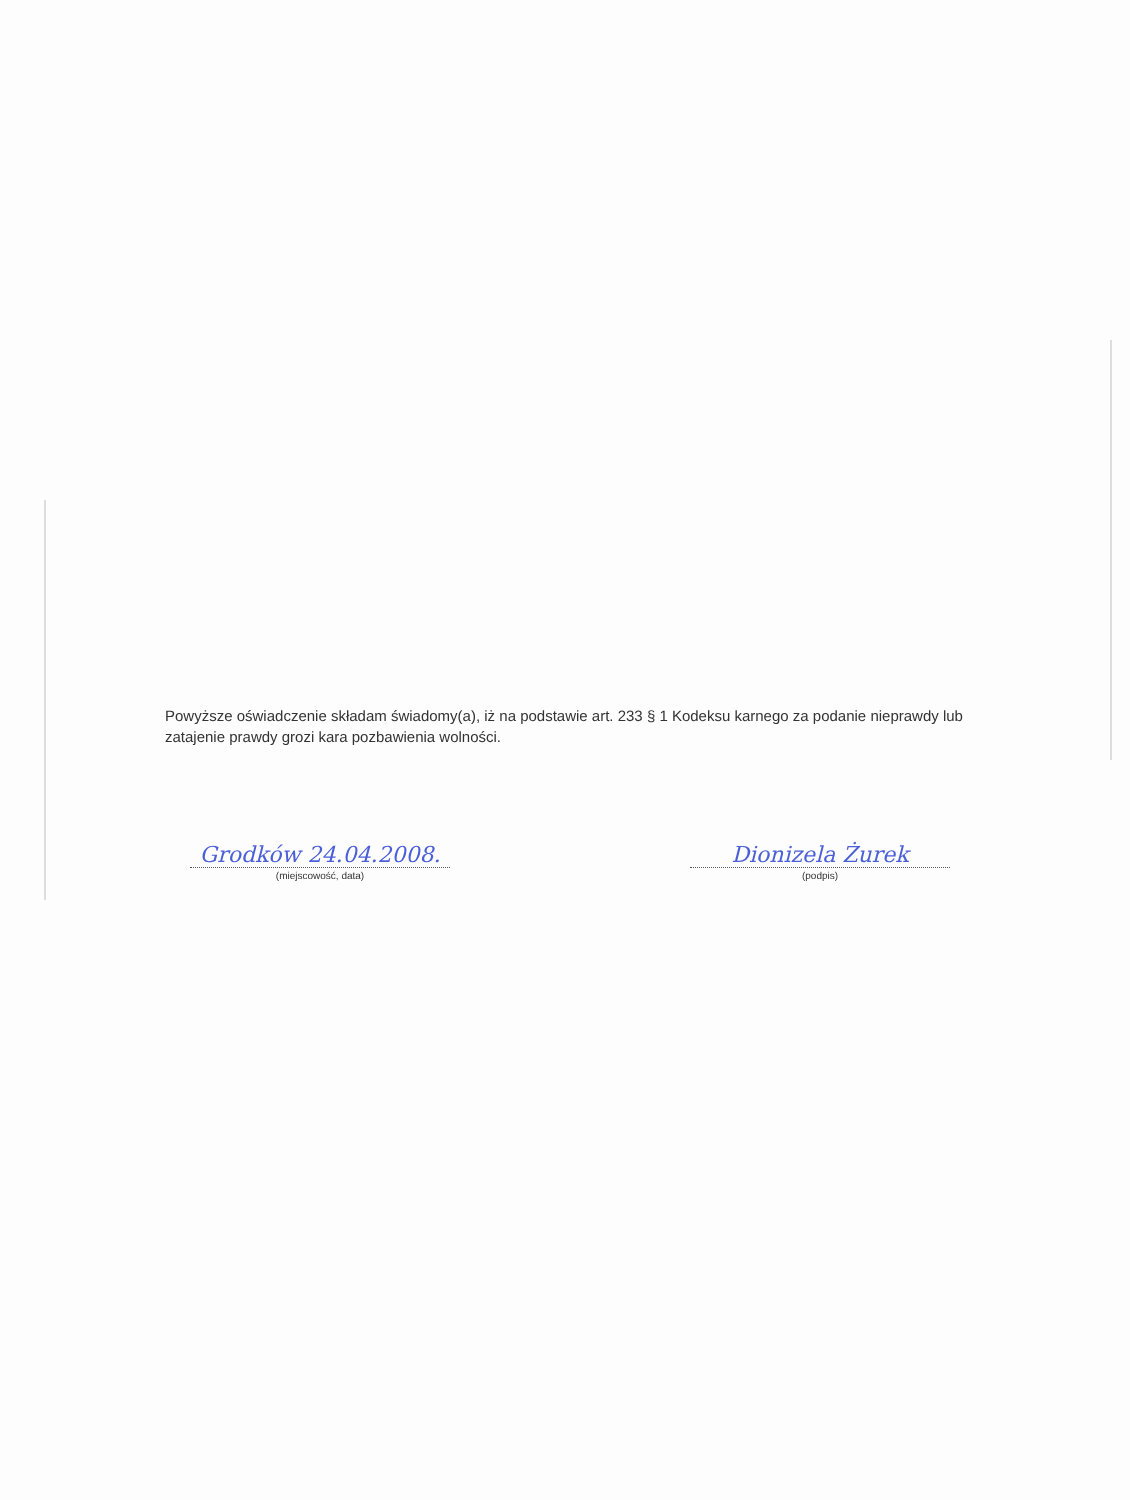Powyższe oświadczenie składam świadomy(a), iż na podstawie art. 233 § 1 Kodeksu karnego za podanie nieprawdy lub zatajenie prawdy grozi kara pozbawienia wolności.
Grodków 24.04.2008.
(miejscowość, data)
Dionizela Żurek
(podpis)